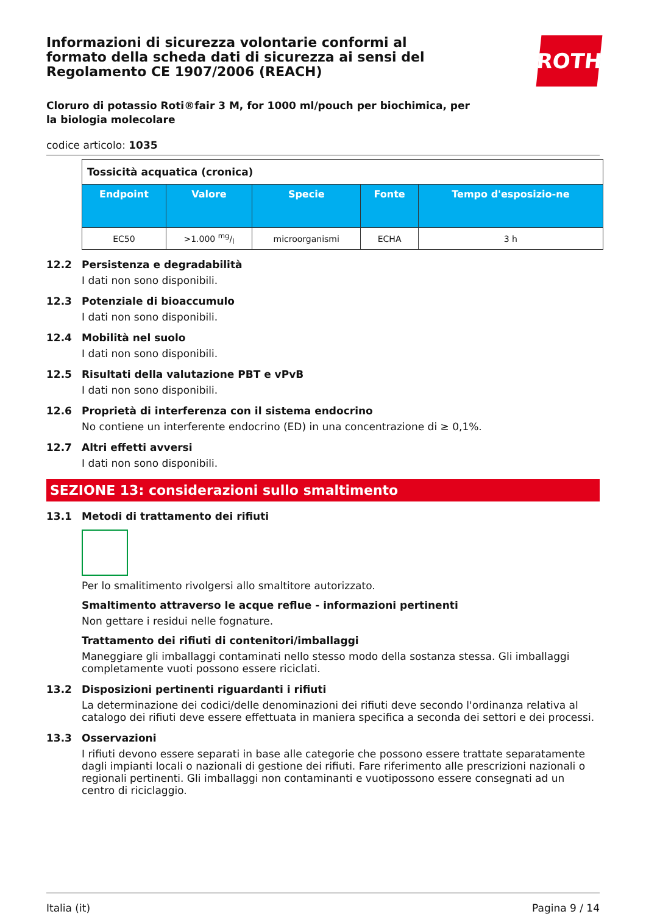Informazioni di sicurezza volontarie conformi al formato della scheda dati di sicurezza ai sensi del Regolamento CE 1907/2006 (REACH)
ROTH
Cloruro di potassio Roti®fair 3 M, for 1000 ml/pouch per biochimica, per la biologia molecolare
codice articolo: 1035
| Tossicità acquatica (cronica) | | | | |
| Endpoint | Valore | Specie | Fonte | Tempo d'esposizio-ne |
| EC50 | >1.000 mg/l | microorganismi | ECHA | 3 h |
12.2 Persistenza e degradabilità
I dati non sono disponibili.
12.3 Potenziale di bioaccumulo
I dati non sono disponibili.
12.4 Mobilità nel suolo
I dati non sono disponibili.
12.5 Risultati della valutazione PBT e vPvB
I dati non sono disponibili.
12.6 Proprietà di interferenza con il sistema endocrino
No contiene un interferente endocrino (ED) in una concentrazione di ≥ 0,1%.
12.7 Altri effetti avversi
I dati non sono disponibili.
SEZIONE 13: considerazioni sullo smaltimento
13.1 Metodi di trattamento dei rifiuti
Per lo smalitimento rivolgersi allo smaltitore autorizzato.
Smaltimento attraverso le acque reflue - informazioni pertinenti
Non gettare i residui nelle fognature.
Trattamento dei rifiuti di contenitori/imballaggi
Maneggiare gli imballaggi contaminati nello stesso modo della sostanza stessa. Gli imballaggi completamente vuoti possono essere riciclati.
13.2 Disposizioni pertinenti riguardanti i rifiuti
La determinazione dei codici/delle denominazioni dei rifiuti deve secondo l'ordinanza relativa al catalogo dei rifiuti deve essere effettuata in maniera specifica a seconda dei settori e dei processi.
13.3 Osservazioni
I rifiuti devono essere separati in base alle categorie che possono essere trattate separatamente dagli impianti locali o nazionali di gestione dei rifiuti. Fare riferimento alle prescrizioni nazionali o regionali pertinenti. Gli imballaggi non contaminanti e vuotipossono essere consegnati ad un centro di riciclaggio.
Italia (it) Pagina 9 / 14